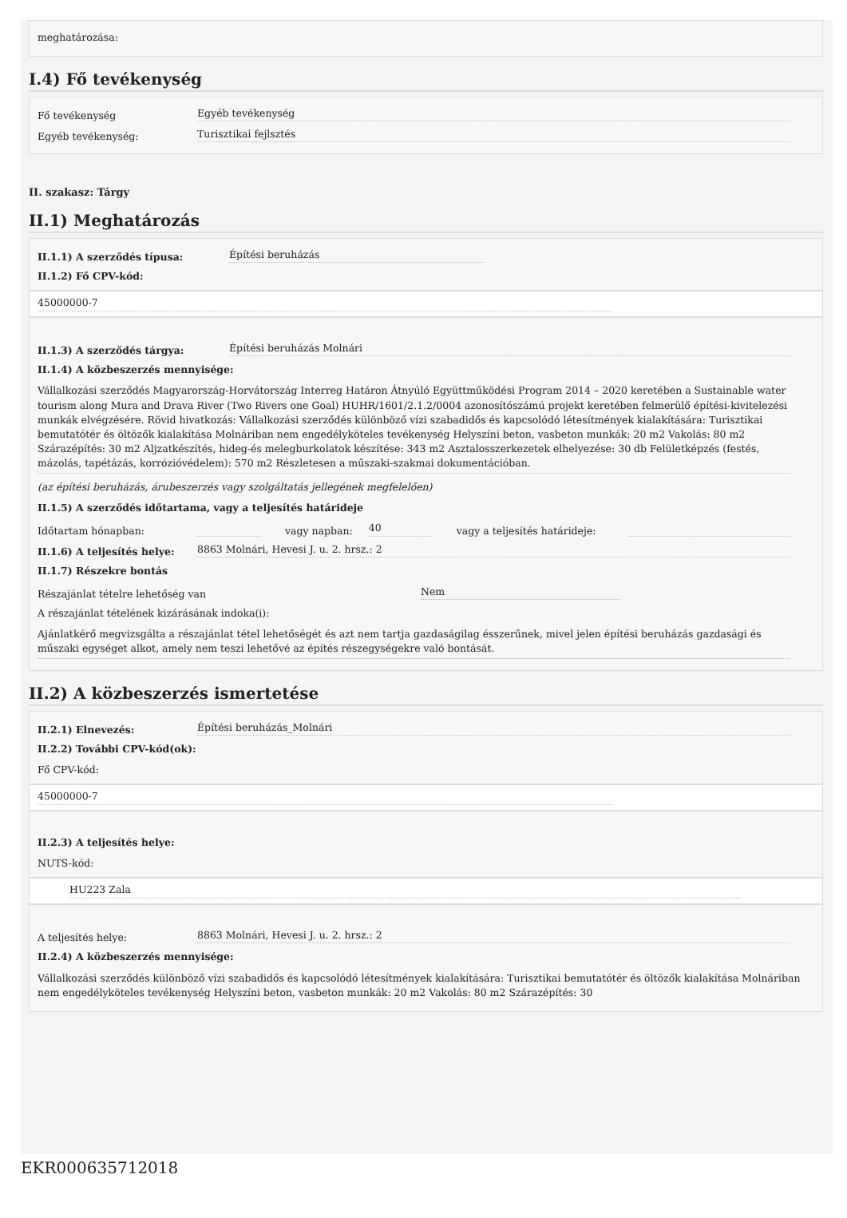meghatározása:
I.4) Fő tevékenység
Fő tevékenység Egyéb tevékenység
Egyéb tevékenység: Turisztikai fejlsztés
II. szakasz: Tárgy
II.1) Meghatározás
II.1.1) A szerződés típusa: Építési beruházás
II.1.2) Fő CPV-kód:
45000000-7
II.1.3) A szerződés tárgya: Építési beruházás Molnári
II.1.4) A közbeszerzés mennyisége:
Vállalkozási szerződés Magyarország-Horvátország Interreg Határon Átnyúló Együttműködési Program 2014 – 2020 keretében a Sustainable water tourism along Mura and Drava River (Two Rivers one Goal) HUHR/1601/2.1.2/0004 azonosítószámú projekt keretében felmerülő építési-kivitelezési munkák elvégzésére. Rövid hivatkozás: Vállalkozási szerződés különböző vízi szabadidős és kapcsolódó létesítmények kialakítására: Turisztikai bemutatótér és öltözők kialakítása Molnáriban nem engedélyköteles tevékenység Helyszíni beton, vasbeton munkák: 20 m2 Vakolás: 80 m2 Szárazépítés: 30 m2 Aljzatkészítés, hideg-és melegburkolatok készítése: 343 m2 Asztalosszerkezetek elhelyezése: 30 db Felületképzés (festés, mázolás, tapétázás, korrózióvédelem): 570 m2 Részletesen a műszaki-szakmai dokumentációban.
(az építési beruházás, árubeszerzés vagy szolgáltatás jellegének megfelelően)
II.1.5) A szerződés időtartama, vagy a teljesítés határideje
Időtartam hónapban: vagy napban: 40 vagy a teljesítés határideje:
II.1.6) A teljesítés helye: 8863 Molnári, Hevesi J. u. 2. hrsz.: 2
II.1.7) Részekre bontás
Részajánlat tételre lehetőség van Nem
A részajánlat tételének kizárásának indoka(i):
Ajánlatkérő megvizsgálta a részajánlat tétel lehetőségét és azt nem tartja gazdaságilag ésszerűnek, mivel jelen építési beruházás gazdasági és műszaki egységet alkot, amely nem teszi lehetővé az építés részegységekre való bontását.
II.2) A közbeszerzés ismertetése
II.2.1) Elnevezés: Építési beruházás_Molnári
II.2.2) További CPV-kód(ok):
Fő CPV-kód:
45000000-7
II.2.3) A teljesítés helye:
NUTS-kód:
HU223 Zala
A teljesítés helye: 8863 Molnári, Hevesi J. u. 2. hrsz.: 2
II.2.4) A közbeszerzés mennyisége:
Vállalkozási szerződés különböző vízi szabadidős és kapcsolódó létesítmények kialakítására: Turisztikai bemutatótér és öltözők kialakítása Molnáriban nem engedélyköteles tevékenység Helyszíni beton, vasbeton munkák: 20 m2 Vakolás: 80 m2 Szárazépítés: 30
EKR000635712018